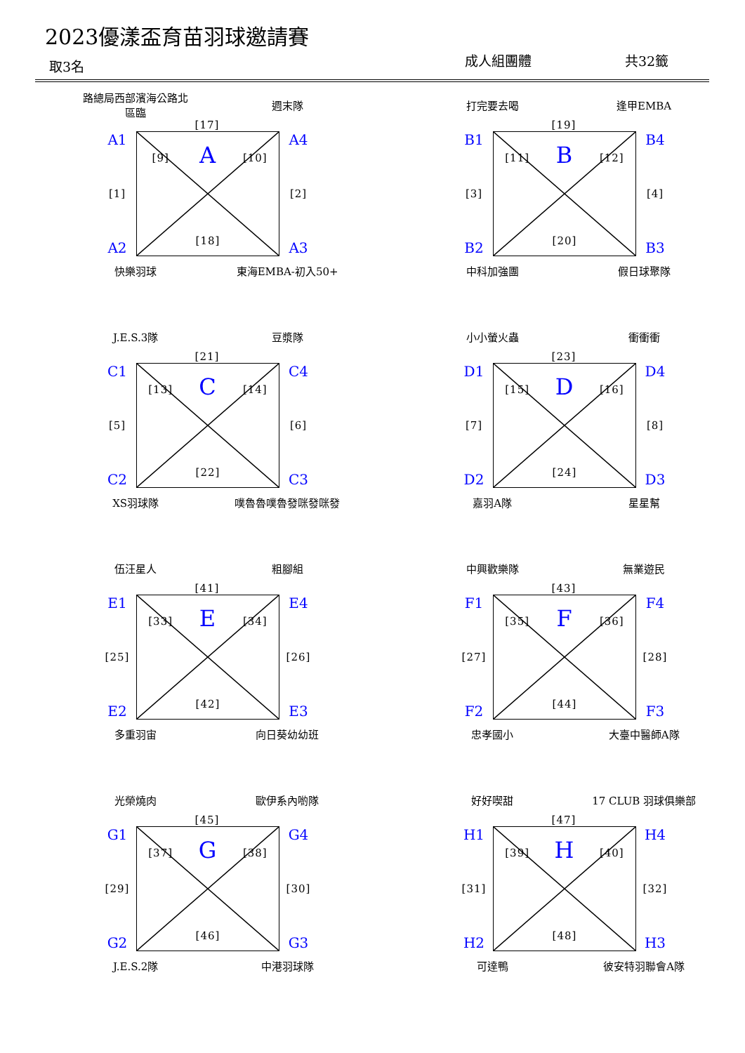2023優漾盃育苗羽球邀請賽
取3名 成人組團體 共32籤
路總局西部濱海公路北區臨 週末隊
[17]
A1
[1]
A2
[9] A [10]
[18]
A4
[2]
A3
快樂羽球 東海EMBA-初入50+
打完要去喝 逢甲EMBA
[19]
B1
[3]
B2
[11] B [12]
[20]
B4
[4]
B3
中科加強團 假日球聚隊
J.E.S.3隊 豆漿隊
[21]
C1
[5]
C2
[13] C [14]
[22]
C4
[6]
C3
XS羽球隊 噗魯魯噗魯發咪發咪發
小小螢火蟲 衝衝衝
[23]
D1
[7]
D2
[15] D [16]
[24]
D4
[8]
D3
嘉羽A隊 星星幫
伍汪星人 粗腳組
[41]
E1
[25]
E2
[33] E [34]
[42]
E4
[26]
E3
多重羽宙 向日葵幼幼班
中興歡樂隊 無業遊民
[43]
F1
[27]
F2
[35] F [36]
[44]
F4
[28]
F3
忠孝國小 大臺中醫師A隊
光榮燒肉 歐伊系內喲隊
[45]
G1
[29]
G2
[37] G [38]
[46]
G4
[30]
G3
J.E.S.2隊 中港羽球隊
好好喫甜 17 CLUB 羽球俱樂部
[47]
H1
[31]
H2
[39] H [40]
[48]
H4
[32]
H3
可達鴨 彼安特羽聯會A隊